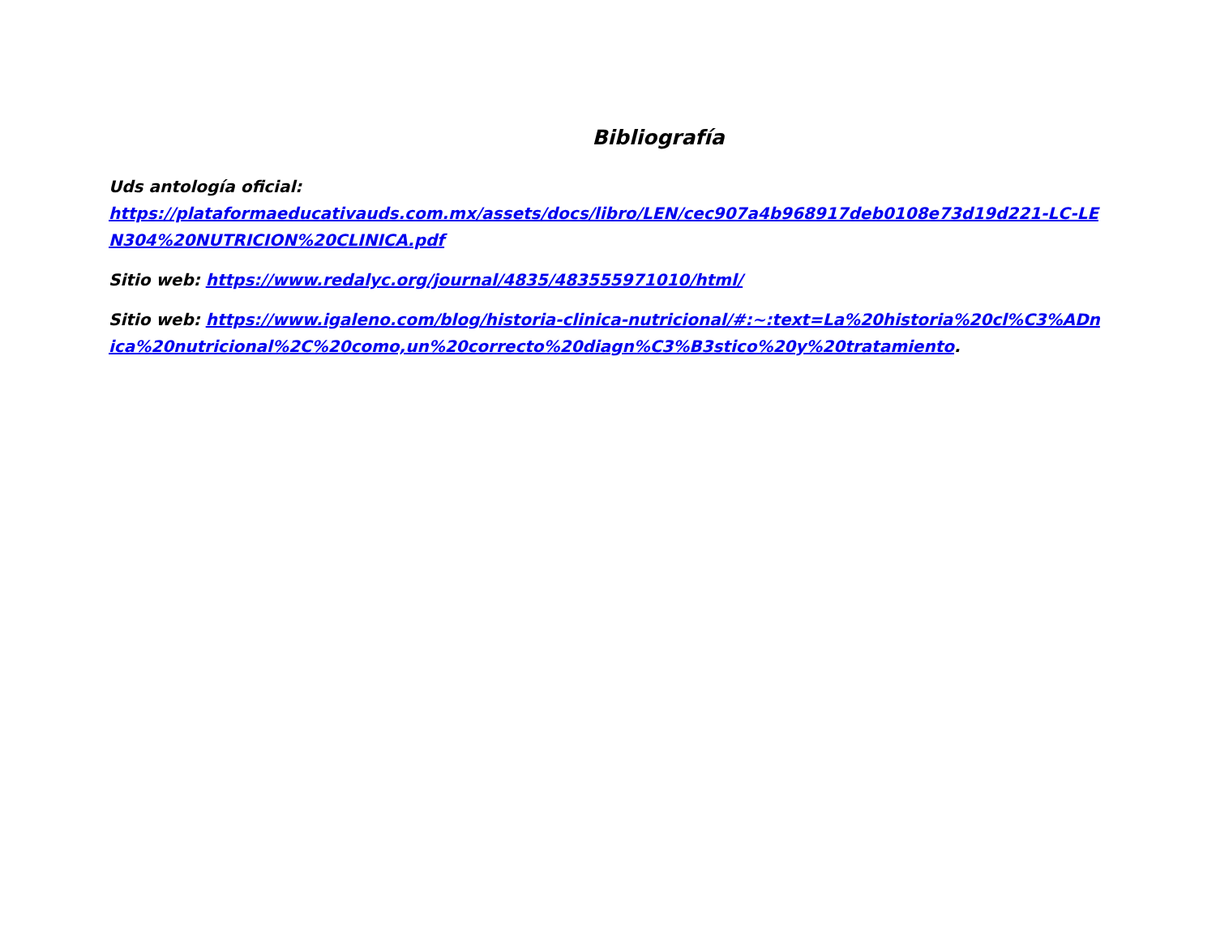Bibliografía
Uds antología oficial:
https://plataformaeducativauds.com.mx/assets/docs/libro/LEN/cec907a4b968917deb0108e73d19d221-LC-LEN304%20NUTRICION%20CLINICA.pdf
Sitio web: https://www.redalyc.org/journal/4835/483555971010/html/
Sitio web: https://www.igaleno.com/blog/historia-clinica-nutricional/#:~:text=La%20historia%20cl%C3%ADnica%20nutricional%2C%20como,un%20correcto%20diagn%C3%B3stico%20y%20tratamiento.